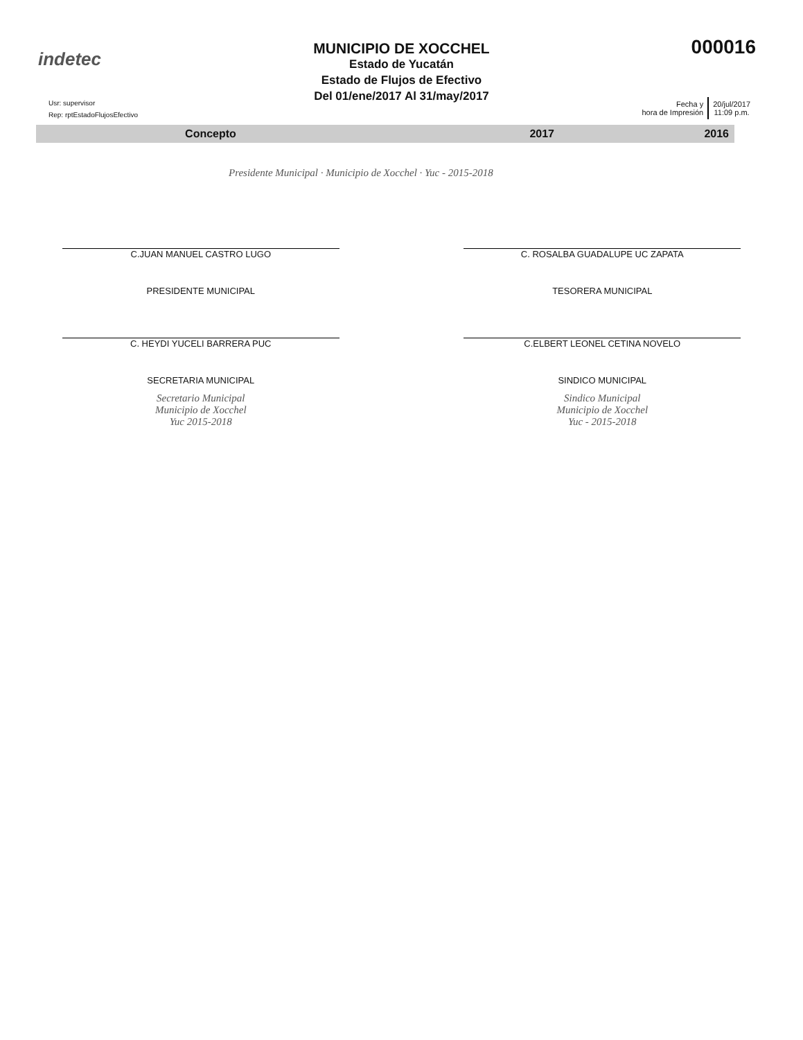indetec
MUNICIPIO DE XOCCHEL
Estado de Yucatán
Estado de Flujos de Efectivo
Del 01/ene/2017 Al 31/may/2017
000016
Usr: supervisor
Rep: rptEstadoFlujosEfectivo
Fecha y
hora de Impresión
20/jul/2017
11:09 p.m.
| Concepto | 2017 | 2016 |
| --- | --- | --- |
Presidente Municipal · Municipio de Xocchel · Yuc - 2015-2018
C.JUAN MANUEL CASTRO LUGO
PRESIDENTE MUNICIPAL
C. HEYDI YUCELI BARRERA PUC
SECRETARIA MUNICIPAL
Secretario Municipal
Municipio de Xocchel
Yuc 2015-2018
C. ROSALBA GUADALUPE UC ZAPATA
TESORERA MUNICIPAL
C.ELBERT LEONEL CETINA NOVELO
SINDICO MUNICIPAL
Sindico Municipal
Municipio de Xocchel
Yuc - 2015-2018